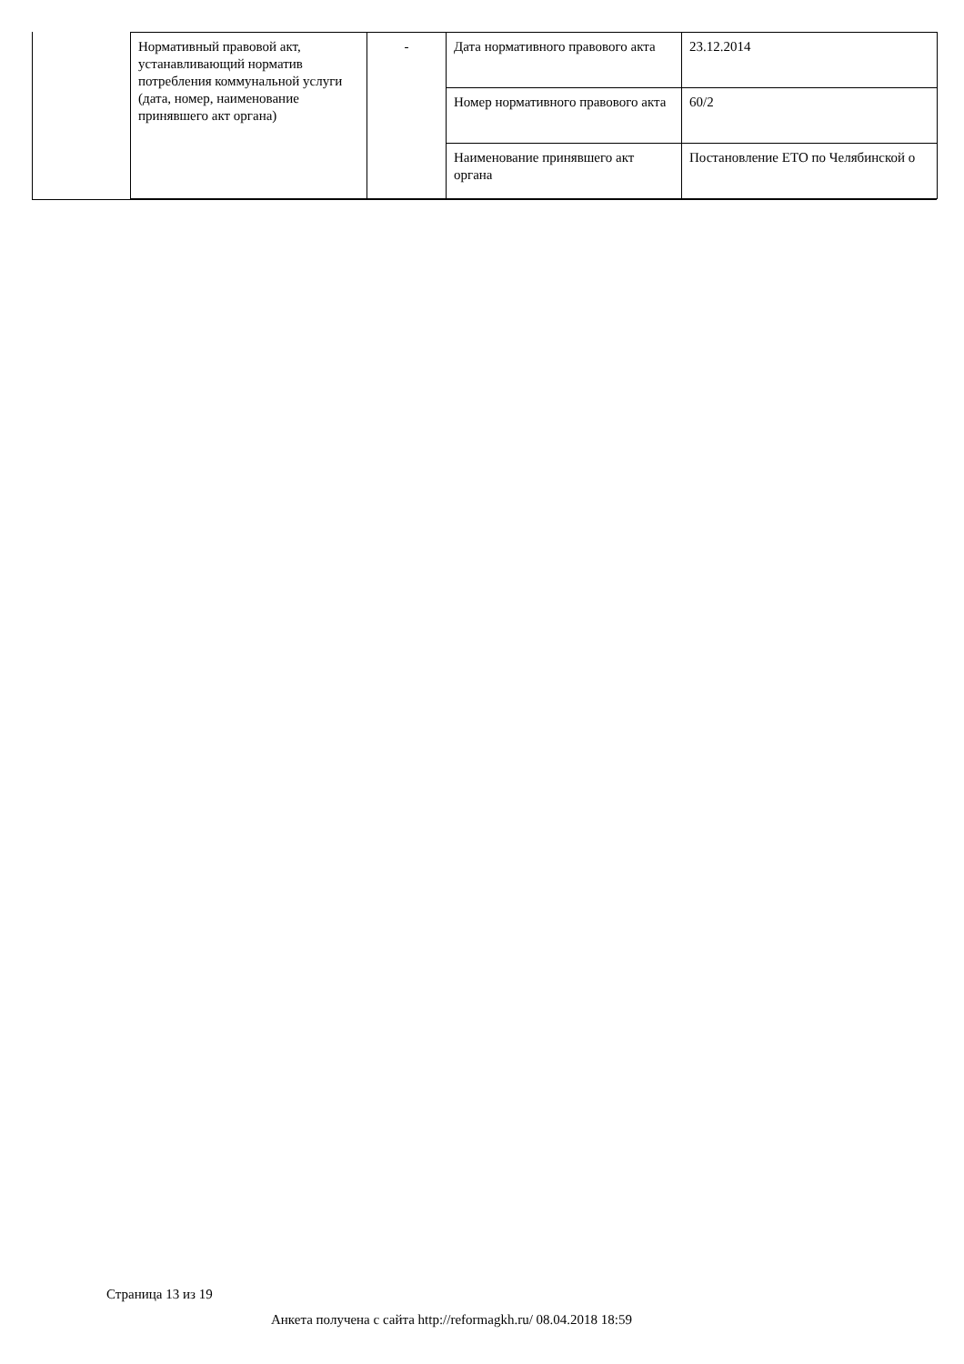| Нормативный правовой акт, устанавливающий норматив потребления коммунальной услуги (дата, номер, наименование принявшего акт органа) | - | Дата нормативного правового акта | 23.12.2014 |
| | | Номер нормативного правового акта | 60/2 |
| | | Наименование принявшего акт органа | Постановление ЕТО по Челябинской о |
Страница 13 из 19
Анкета получена с сайта http://reformagkh.ru/ 08.04.2018 18:59